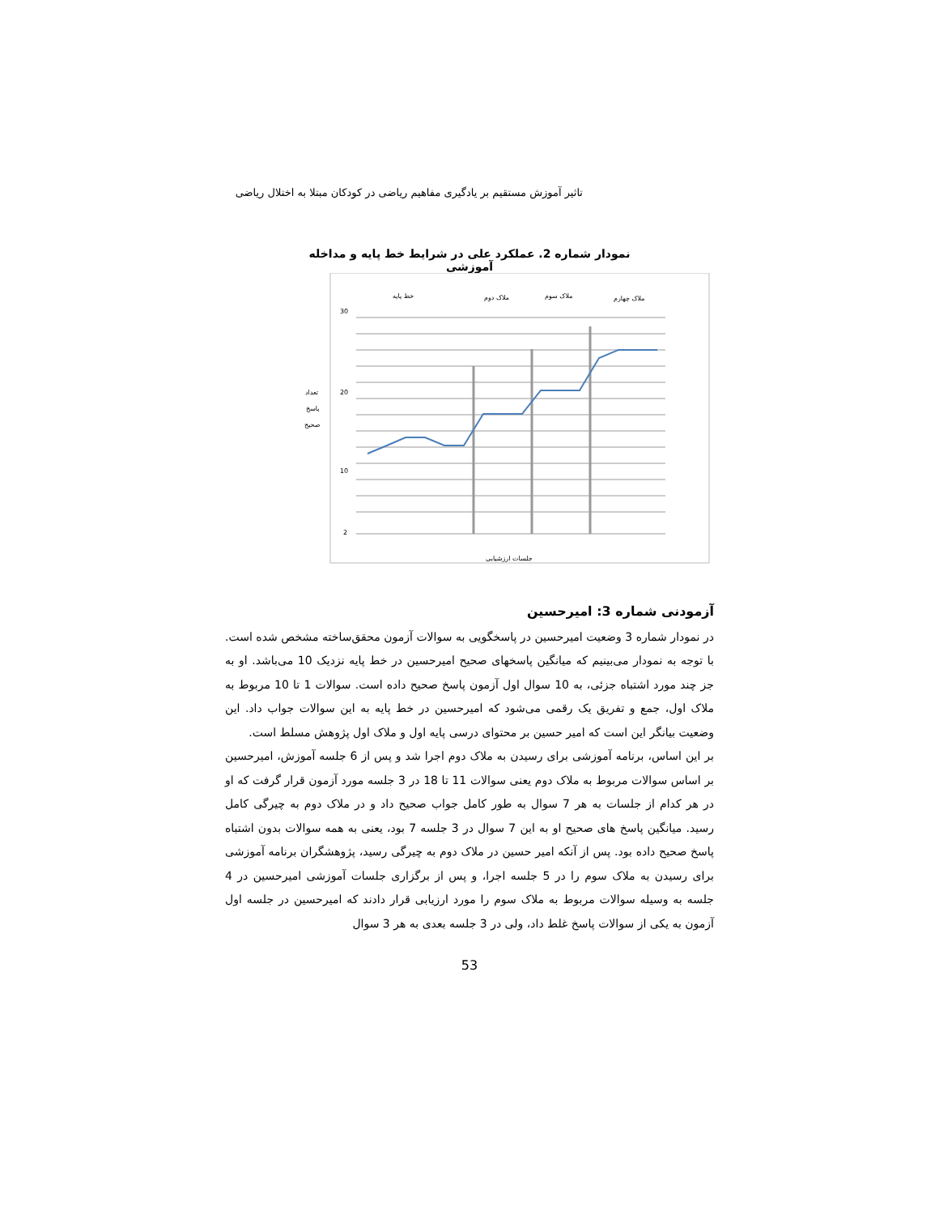تاثیر آموزش مستقیم بر یادگیری مفاهیم ریاضی در کودکان مبتلا به اختلال ریاضی
نمودار شماره 2. عملکرد علی در شرایط خط پایه و مداخله آموزشی
خط پایه
ملاک دوم
ملاک سوم
ملاک چهارم
تعداد
پاسخ
صحیح
30
20
10
2
جلسات ارزشیابی
آزمودنی شماره 3: امیرحسین
در نمودار شماره 3 وضعیت امیرحسین در پاسخگویی به سوالات آزمون محقق‌ساخته مشخص شده است. با توجه به نمودار می‌بینیم که میانگین پاسخهای صحیح امیرحسین در خط پایه نزدیک 10 می‌باشد. او به جز چند مورد اشتباه جزئی، به 10 سوال اول آزمون پاسخ صحیح داده است. سوالات 1 تا 10 مربوط به ملاک اول، جمع و تفریق یک رقمی می‌شود که امیرحسین در خط پایه به این سوالات جواب داد. این وضعیت بیانگر این است که امیر حسین بر محتوای درسی پایه اول و ملاک اول پژوهش مسلط است.
بر این اساس، برنامه آموزشی برای رسیدن به ملاک دوم اجرا شد و پس از 6 جلسه آموزش، امیرحسین بر اساس سوالات مربوط به ملاک دوم یعنی سوالات 11 تا 18 در 3 جلسه مورد آزمون قرار گرفت که او در هر کدام از جلسات به هر 7 سوال به طور کامل جواب صحیح داد و در ملاک دوم به چیرگی کامل رسید. میانگین پاسخ های صحیح او به این 7 سوال در 3 جلسه 7 بود، یعنی به همه سوالات بدون اشتباه پاسخ صحیح داده بود. پس از آنکه امیر حسین در ملاک دوم به چیرگی رسید، پژوهشگران برنامه آموزشی برای رسیدن به ملاک سوم را در 5 جلسه اجرا، و پس از برگزاری جلسات آموزشی امیرحسین در 4 جلسه به وسیله سوالات مربوط به ملاک سوم را مورد ارزیابی قرار دادند که امیرحسین در جلسه اول آزمون به یکی از سوالات پاسخ غلط داد، ولی در 3 جلسه بعدی به هر 3 سوال
53